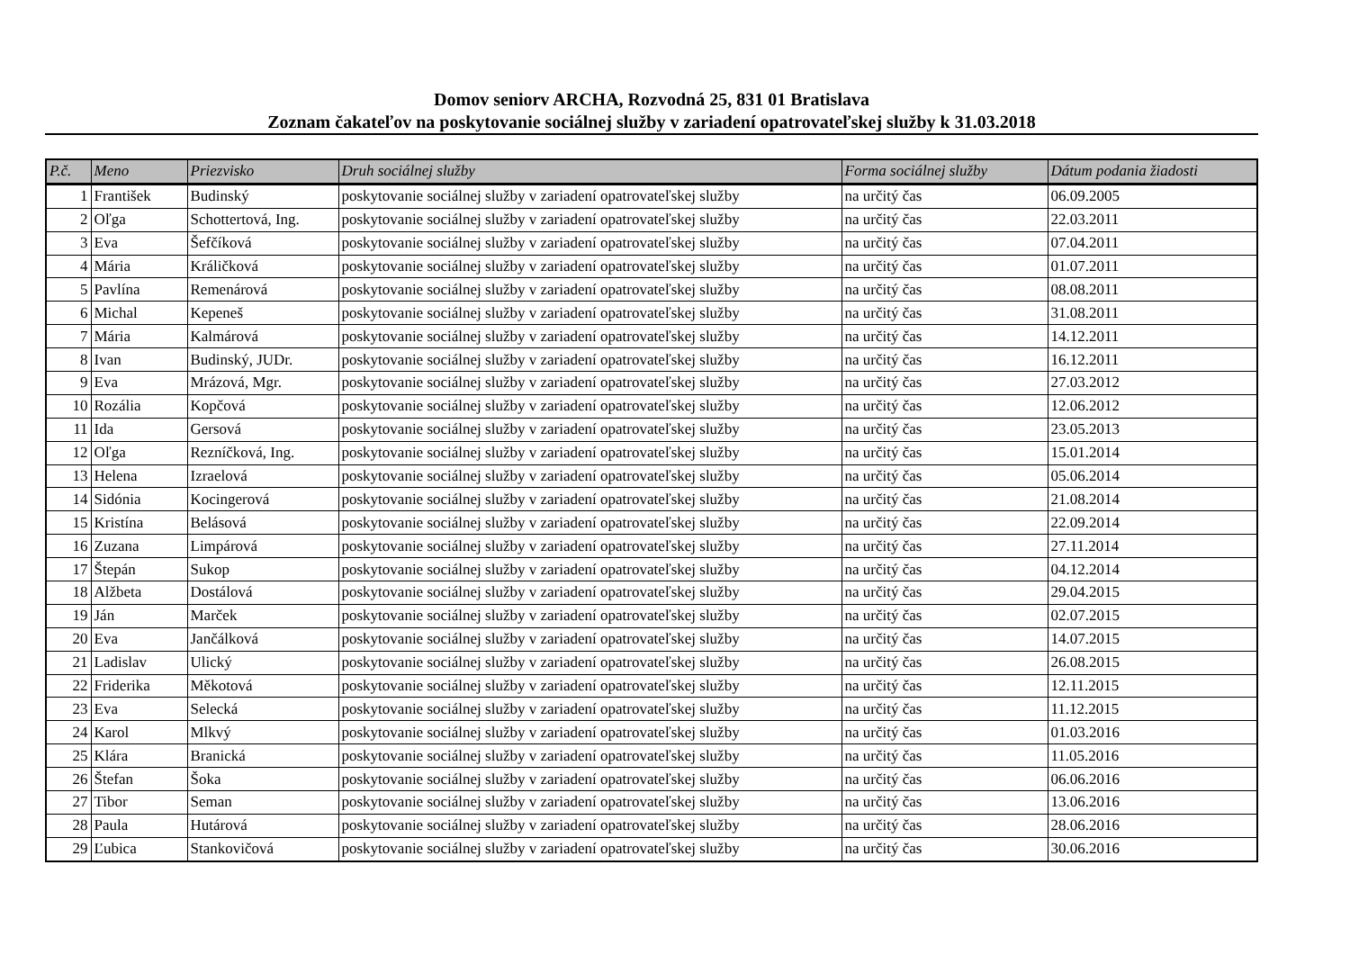Domov seniorv ARCHA, Rozvodná 25, 831 01 Bratislava
Zoznam čakateľov na poskytovanie sociálnej služby v zariadení opatrovateľskej služby k 31.03.2018
| P.č. | Meno | Priezvisko | Druh sociálnej služby | Forma sociálnej služby | Dátum podania žiadosti |
| --- | --- | --- | --- | --- | --- |
| 1 | František | Budinský | poskytovanie sociálnej služby v zariadení opatrovateľskej služby | na určitý čas | 06.09.2005 |
| 2 | Oľga | Schottertová, Ing. | poskytovanie sociálnej služby v zariadení opatrovateľskej služby | na určitý čas | 22.03.2011 |
| 3 | Eva | Šefčíková | poskytovanie sociálnej služby v zariadení opatrovateľskej služby | na určitý čas | 07.04.2011 |
| 4 | Mária | Králičková | poskytovanie sociálnej služby v zariadení opatrovateľskej služby | na určitý čas | 01.07.2011 |
| 5 | Pavlína | Remenárová | poskytovanie sociálnej služby v zariadení opatrovateľskej služby | na určitý čas | 08.08.2011 |
| 6 | Michal | Kepeneš | poskytovanie sociálnej služby v zariadení opatrovateľskej služby | na určitý čas | 31.08.2011 |
| 7 | Mária | Kalmárová | poskytovanie sociálnej služby v zariadení opatrovateľskej služby | na určitý čas | 14.12.2011 |
| 8 | Ivan | Budinský, JUDr. | poskytovanie sociálnej služby v zariadení opatrovateľskej služby | na určitý čas | 16.12.2011 |
| 9 | Eva | Mrázová, Mgr. | poskytovanie sociálnej služby v zariadení opatrovateľskej služby | na určitý čas | 27.03.2012 |
| 10 | Rozália | Kopčová | poskytovanie sociálnej služby v zariadení opatrovateľskej služby | na určitý čas | 12.06.2012 |
| 11 | Ida | Gersová | poskytovanie sociálnej služby v zariadení opatrovateľskej služby | na určitý čas | 23.05.2013 |
| 12 | Oľga | Rezníčková, Ing. | poskytovanie sociálnej služby v zariadení opatrovateľskej služby | na určitý čas | 15.01.2014 |
| 13 | Helena | Izraelová | poskytovanie sociálnej služby v zariadení opatrovateľskej služby | na určitý čas | 05.06.2014 |
| 14 | Sidónia | Kocingerová | poskytovanie sociálnej služby v zariadení opatrovateľskej služby | na určitý čas | 21.08.2014 |
| 15 | Kristína | Belásová | poskytovanie sociálnej služby v zariadení opatrovateľskej služby | na určitý čas | 22.09.2014 |
| 16 | Zuzana | Limpárová | poskytovanie sociálnej služby v zariadení opatrovateľskej služby | na určitý čas | 27.11.2014 |
| 17 | Štepán | Sukop | poskytovanie sociálnej služby v zariadení opatrovateľskej služby | na určitý čas | 04.12.2014 |
| 18 | Alžbeta | Dostálová | poskytovanie sociálnej služby v zariadení opatrovateľskej služby | na určitý čas | 29.04.2015 |
| 19 | Ján | Marček | poskytovanie sociálnej služby v zariadení opatrovateľskej služby | na určitý čas | 02.07.2015 |
| 20 | Eva | Jančálková | poskytovanie sociálnej služby v zariadení opatrovateľskej služby | na určitý čas | 14.07.2015 |
| 21 | Ladislav | Ulický | poskytovanie sociálnej služby v zariadení opatrovateľskej služby | na určitý čas | 26.08.2015 |
| 22 | Friderika | Měkotová | poskytovanie sociálnej služby v zariadení opatrovateľskej služby | na určitý čas | 12.11.2015 |
| 23 | Eva | Selecká | poskytovanie sociálnej služby v zariadení opatrovateľskej služby | na určitý čas | 11.12.2015 |
| 24 | Karol | Mlkvý | poskytovanie sociálnej služby v zariadení opatrovateľskej služby | na určitý čas | 01.03.2016 |
| 25 | Klára | Branická | poskytovanie sociálnej služby v zariadení opatrovateľskej služby | na určitý čas | 11.05.2016 |
| 26 | Štefan | Šoka | poskytovanie sociálnej služby v zariadení opatrovateľskej služby | na určitý čas | 06.06.2016 |
| 27 | Tibor | Seman | poskytovanie sociálnej služby v zariadení opatrovateľskej služby | na určitý čas | 13.06.2016 |
| 28 | Paula | Hutárová | poskytovanie sociálnej služby v zariadení opatrovateľskej služby | na určitý čas | 28.06.2016 |
| 29 | Ľubica | Stankovičová | poskytovanie sociálnej služby v zariadení opatrovateľskej služby | na určitý čas | 30.06.2016 |